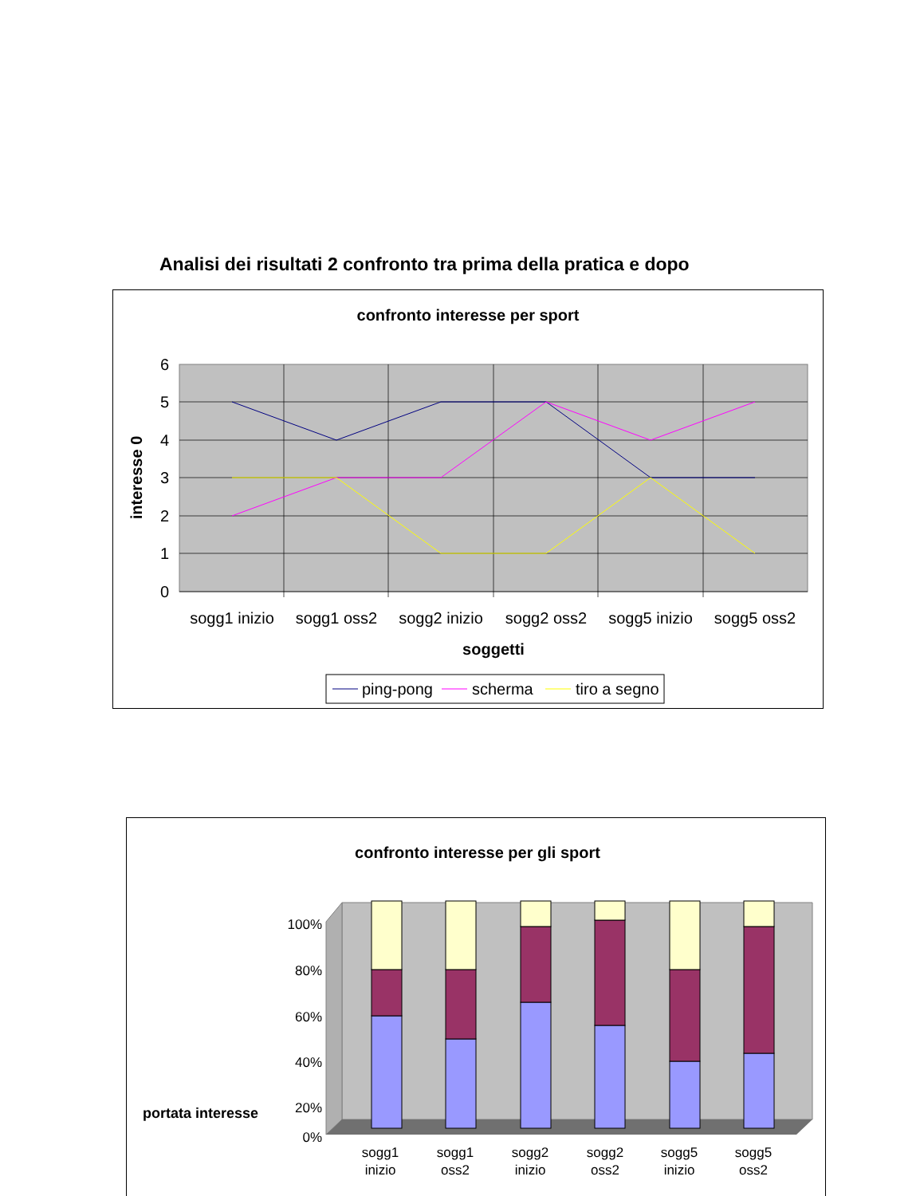Analisi dei risultati 2 confronto tra prima della pratica e dopo
confronto interesse per sport
6
5
4
3
2
1
0
interesse 0
sogg1 inizio
sogg1 oss2
sogg2 inizio
sogg2 oss2
sogg5 inizio
sogg5 oss2
soggetti
ping-pong
scherma
tiro a segno
confronto interesse per gli sport
portata interesse
100%
80%
60%
40%
20%
0%
sogg1
inizio
sogg1
oss2
sogg2
inizio
sogg2
oss2
sogg5
inizio
sogg5
oss2